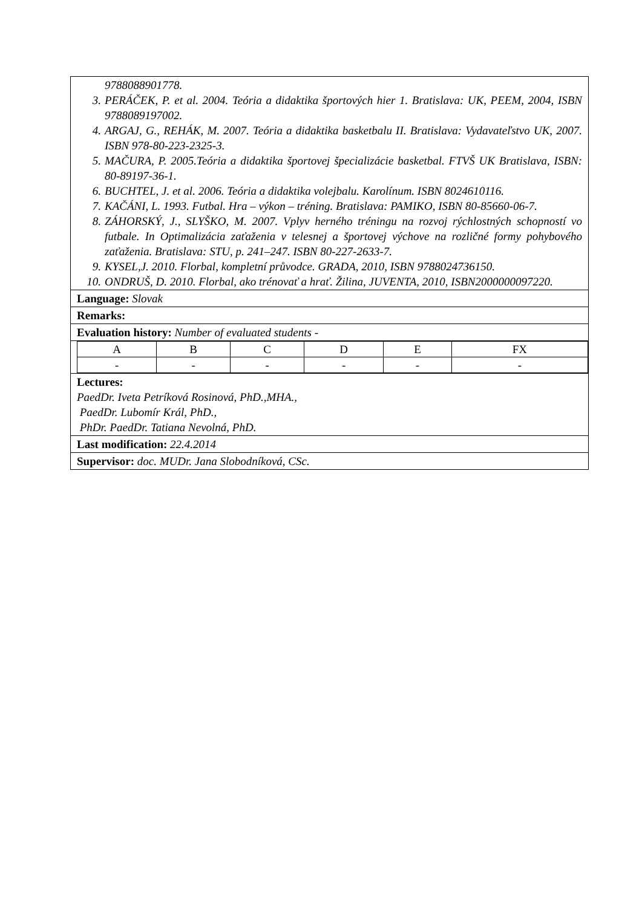9788088901778.
3. PERÁČEK, P. et al. 2004. Teória a didaktika športových hier 1. Bratislava: UK, PEEM, 2004, ISBN 9788089197002.
4. ARGAJ, G., REHÁK, M. 2007. Teória a didaktika basketbalu II. Bratislava: Vydavateľstvo UK, 2007. ISBN 978-80-223-2325-3.
5. MAČURA, P. 2005.Teória a didaktika športovej špecializácie basketbal. FTVŠ UK Bratislava, ISBN: 80-89197-36-1.
6. BUCHTEL, J. et al. 2006. Teória a didaktika volejbalu. Karolínum. ISBN 8024610116.
7. KAČÁNI, L. 1993. Futbal. Hra – výkon – tréning. Bratislava: PAMIKO, ISBN 80-85660-06-7.
8. ZÁHORSKÝ, J., SLYŠKO, M. 2007. Vplyv herného tréningu na rozvoj rýchlostných schopností vo futbale. In Optimalizácia zaťaženia v telesnej a športovej výchove na rozličné formy pohybového zaťaženia. Bratislava: STU, p. 241–247. ISBN 80-227-2633-7.
9. KYSEL,J. 2010. Florbal, kompletní průvodce. GRADA, 2010, ISBN 9788024736150.
10. ONDRUŠ, D. 2010. Florbal, ako trénovať a hrať. Žilina, JUVENTA, 2010, ISBN2000000097220.
Language: Slovak
Remarks:
Evaluation history: Number of evaluated students -
| A | B | C | D | E | FX |
| - | - | - | - | - | - |
Lectures:
PaedDr. Iveta Petríková Rosinová, PhD.,MHA.,
PaedDr. Lubomír Král, PhD.,
PhDr. PaedDr. Tatiana Nevolná, PhD.
Last modification: 22.4.2014
Supervisor: doc. MUDr. Jana Slobodníková, CSc.